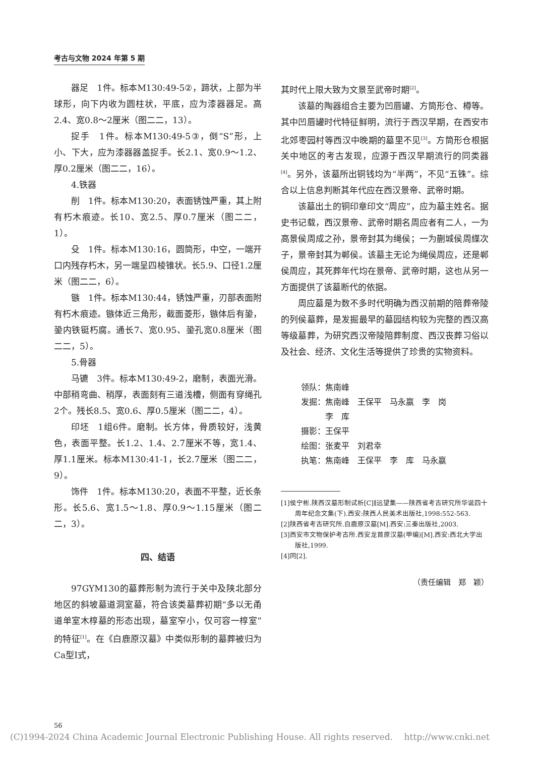考古与文物 2024 年第 5 期
器足　1件。标本M130:49-5②，蹄状，上部为半球形，向下内收为圆柱状，平底，应为漆器器足。高2.4、宽0.8～2厘米（图二二，13）。
捉手　1件。标本M130:49-5③，倒“S”形，上小、下大，应为漆器器盖捉手。长2.1、宽0.9～1.2、厚0.2厘米（图二二，16）。
4.铁器
削　1件。标本M130:20，表面锈蚀严重，其上附有朽木痕迹。长10、宽2.5、厚0.7厘米（图二二，1）。
殳　1件。标本M130:16，圆筒形，中空，一端开口内残存朽木，另一端呈四棱锥状。长5.9、口径1.2厘米（图二二，6）。
镞　1件。标本M130:44，锈蚀严重，刃部表面附有朽木痕迹。镞体近三角形，截面菱形，镞体后有銎，銎内铁铤朽腐。通长7、宽0.95、銎孔宽0.8厘米（图二二，5）。
5.骨器
马镳　3件。标本M130:49-2，磨制，表面光滑。中部稍弯曲、稍厚，表面刻有三道浅槽，侧面有穿绳孔2个。残长8.5、宽0.6、厚0.5厘米（图二二，4）。
印坯　1组6件。磨制。长方体，骨质较好，浅黄色，表面平整。长1.2、1.4、2.7厘米不等，宽1.4、厚1.1厘米。标本M130:41-1，长2.7厘米（图二二，9）。
饰件　1件。标本M130:20，表面不平整，近长条形。长5.6、宽1.5～1.8、厚0.9～1.15厘米（图二二，3）。
四、结语
97GYM130的墓葬形制为流行于关中及陕北部分地区的斜坡墓道洞室墓，符合该类墓葬初期“多以无甬道单室木椁墓的形态出现，墓室窄小，仅可容一椁室”的特征<sup>[1]</sup>。在《白鹿原汉墓》中类似形制的墓葬被归为Ca型Ⅰ式，
其时代上限大致为文景至武帝时期<sup>[2]</sup>。
该墓的陶器组合主要为凹唇罐、方筒形仓、樽等。其中凹唇罐时代特征鲜明，流行于西汉早期，在西安市北郊枣园村等西汉中晚期的墓里不见<sup>[3]</sup>。方筒形仓根据关中地区的考古发现，应源于西汉早期流行的同类器<sup>[4]</sup>。另外，该墓所出铜钱均为“半两”，不见“五铢”。综合以上信息判断其年代应在西汉景帝、武帝时期。
该墓出土的铜印章印文“周应”，应为墓主姓名。据史书记载，西汉景帝、武帝时期名周应者有二人，一为高景侯周成之孙，景帝封其为绳侯；一为蒯城侯周緤次子，景帝封其为郸侯。该墓主无论为绳侯周应，还是郸侯周应，其死葬年代均在景帝、武帝时期，这也从另一方面提供了该墓断代的依据。
周应墓是为数不多时代明确为西汉前期的陪葬帝陵的列侯墓葬，是发掘最早的墓园结构较为完整的西汉高等级墓葬，为研究西汉帝陵陪葬制度、西汉丧葬习俗以及社会、经济、文化生活等提供了珍贵的实物资料。
领队：焦南峰
发掘：焦南峰　王保平　马永嬴　李　岗
　　　李　库
摄影：王保平
绘图：张麦平　刘君幸
执笔：焦南峰　王保平　李　库　马永嬴
[1]侯宁彬.陕西汉墓形制试析[C]∥远望集——陕西省考古研究所华诞四十周年纪念文集(下).西安:陕西人民美术出版社,1998:552-563.
[2]陕西省考古研究所.白鹿原汉墓[M].西安:三秦出版社,2003.
[3]西安市文物保护考古所.西安龙首原汉墓(甲编)[M].西安:西北大学出版社,1999.
[4]同[2].
（责任编辑　郑　颖）
56
(C)1994-2024 China Academic Journal Electronic Publishing House. All rights reserved.　 http://www.cnki.net